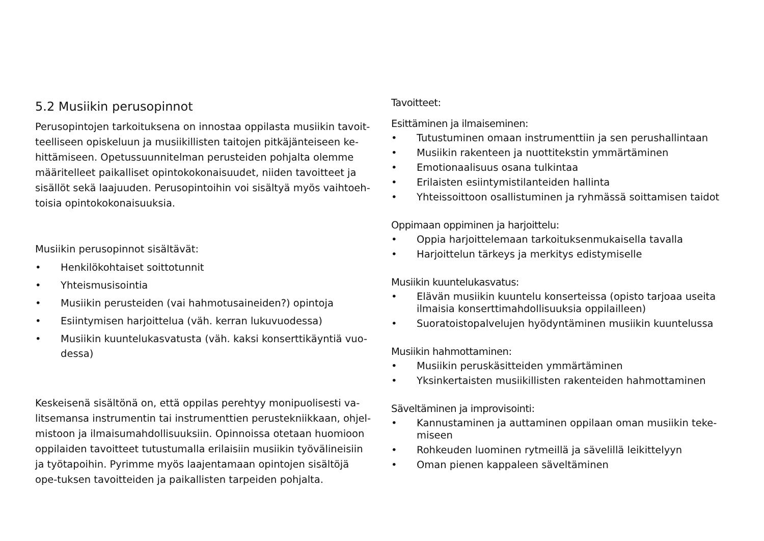5.2 Musiikin perusopinnot
Perusopintojen tarkoituksena on innostaa oppilasta musiikin tavoit-teelliseen opiskeluun ja musiikillisten taitojen pitkäjänteiseen ke-hittämiseen. Opetussuunnitelman perusteiden pohjalta olemme määritelleet paikalliset opintokokonaisuudet, niiden tavoitteet ja sisällöt sekä laajuuden. Perusopintoihin voi sisältyä myös vaihtoeh-toisia opintokokonaisuuksia.
Musiikin perusopinnot sisältävät:
• Henkilökohtaiset soittotunnit
• Yhteismusisointia
• Musiikin perusteiden (vai hahmotusaineiden?) opintoja
• Esiintymisen harjoittelua (väh. kerran lukuvuodessa)
• Musiikin kuuntelukasvatusta (väh. kaksi konserttikäyntiä vuo-dessa)
Keskeisenä sisältönä on, että oppilas perehtyy monipuolisesti va-litsemansa instrumentin tai instrumenttien perustekniikkaan, ohjel-mistoon ja ilmaisumahdollisuuksiin. Opinnoissa otetaan huomioon oppilaiden tavoitteet tutustumalla erilaisiin musiikin työvälineisiin ja työtapoihin. Pyrimme myös laajentamaan opintojen sisältöjä ope-tuksen tavoitteiden ja paikallisten tarpeiden pohjalta.
Tavoitteet:
Esittäminen ja ilmaiseminen:
• Tutustuminen omaan instrumenttiin ja sen perushallintaan
• Musiikin rakenteen ja nuottitekstin ymmärtäminen
• Emotionaalisuus osana tulkintaa
• Erilaisten esiintymistilanteiden hallinta
• Yhteissoittoon osallistuminen ja ryhmässä soittamisen taidot
Oppimaan oppiminen ja harjoittelu:
• Oppia harjoittelemaan tarkoituksenmukaisella tavalla
• Harjoittelun tärkeys ja merkitys edistymiselle
Musiikin kuuntelukasvatus:
• Elävän musiikin kuuntelu konserteissa (opisto tarjoaa useita ilmaisia konserttimahdollisuuksia oppilailleen)
• Suoratoistopalvelujen hyödyntäminen musiikin kuuntelussa
Musiikin hahmottaminen:
• Musiikin peruskäsitteiden ymmärtäminen
• Yksinkertaisten musiikillisten rakenteiden hahmottaminen
Säveltäminen ja improvisointi:
• Kannustaminen ja auttaminen oppilaan oman musiikin teke-miseen
• Rohkeuden luominen rytmeillä ja sävelillä leikittelyyn
• Oman pienen kappaleen säveltäminen